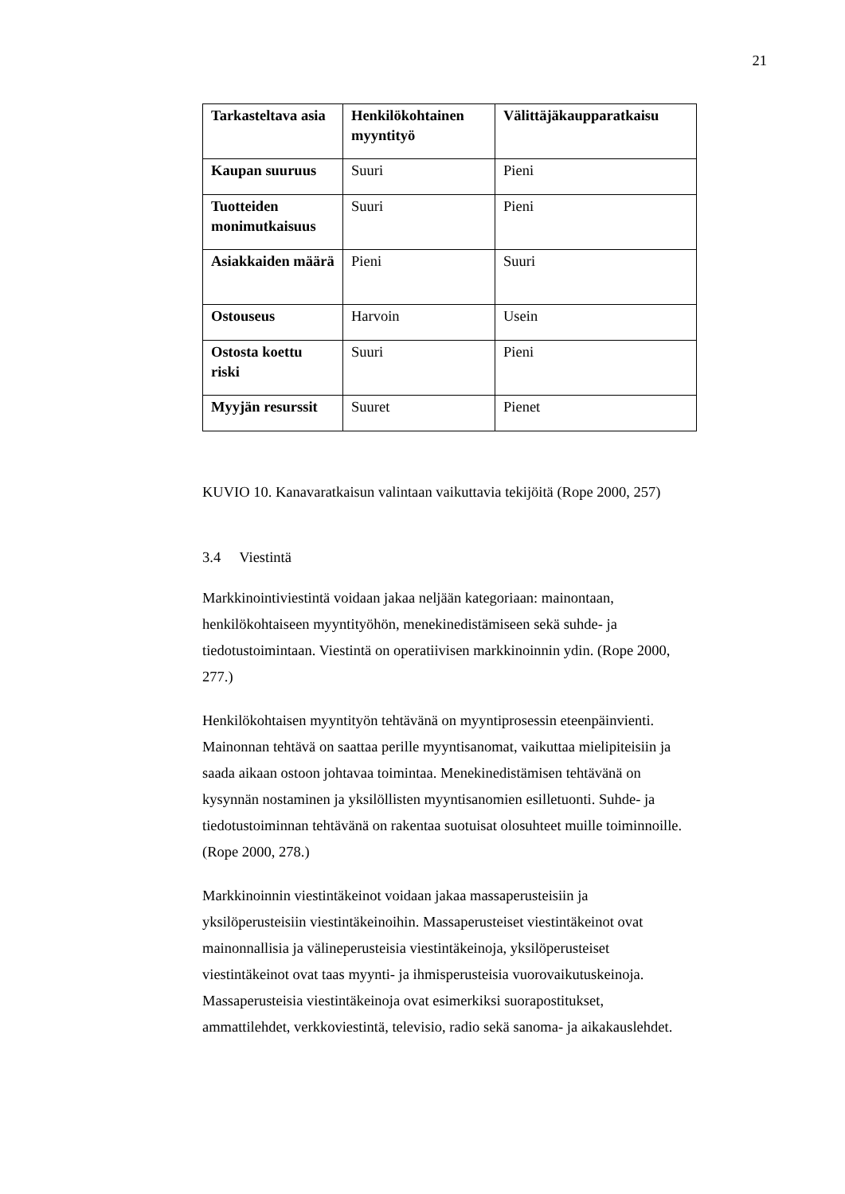21
| Tarkasteltava asia | Henkilökohtainen myyntityö | Välittäjäkaupparatkaisu |
| Kaupan suuruus | Suuri | Pieni |
| Tuotteiden monimutkaisuus | Suuri | Pieni |
| Asiakkaiden määrä | Pieni | Suuri |
| Ostouseus | Harvoin | Usein |
| Ostosta koettu riski | Suuri | Pieni |
| Myyjän resurssit | Suuret | Pienet |
KUVIO 10. Kanavaratkaisun valintaan vaikuttavia tekijöitä (Rope 2000, 257)
3.4 Viestintä
Markkinointiviestintä voidaan jakaa neljään kategoriaan: mainontaan,
henkilökohtaiseen myyntityöhön, menekinedistämiseen sekä suhde- ja
tiedotustoimintaan. Viestintä on operatiivisen markkinoinnin ydin. (Rope 2000,
277.)
Henkilökohtaisen myyntityön tehtävänä on myyntiprosessin eteenpäinvienti.
Mainonnan tehtävä on saattaa perille myyntisanomat, vaikuttaa mielipiteisiin ja
saada aikaan ostoon johtavaa toimintaa. Menekinedistämisen tehtävänä on
kysynnän nostaminen ja yksilöllisten myyntisanomien esilletuonti. Suhde- ja
tiedotustoiminnan tehtävänä on rakentaa suotuisat olosuhteet muille toiminnoille.
(Rope 2000, 278.)
Markkinoinnin viestintäkeinot voidaan jakaa massaperusteisiin ja
yksilöperusteisiin viestintäkeinoihin. Massaperusteiset viestintäkeinot ovat
mainonnallisia ja välineperusteisia viestintäkeinoja, yksilöperusteiset
viestintäkeinot ovat taas myynti- ja ihmisperusteisia vuorovaikutuskeinoja.
Massaperusteisia viestintäkeinoja ovat esimerkiksi suorapostitukset,
ammattilehdet, verkkoviestintä, televisio, radio sekä sanoma- ja aikakauslehdet.